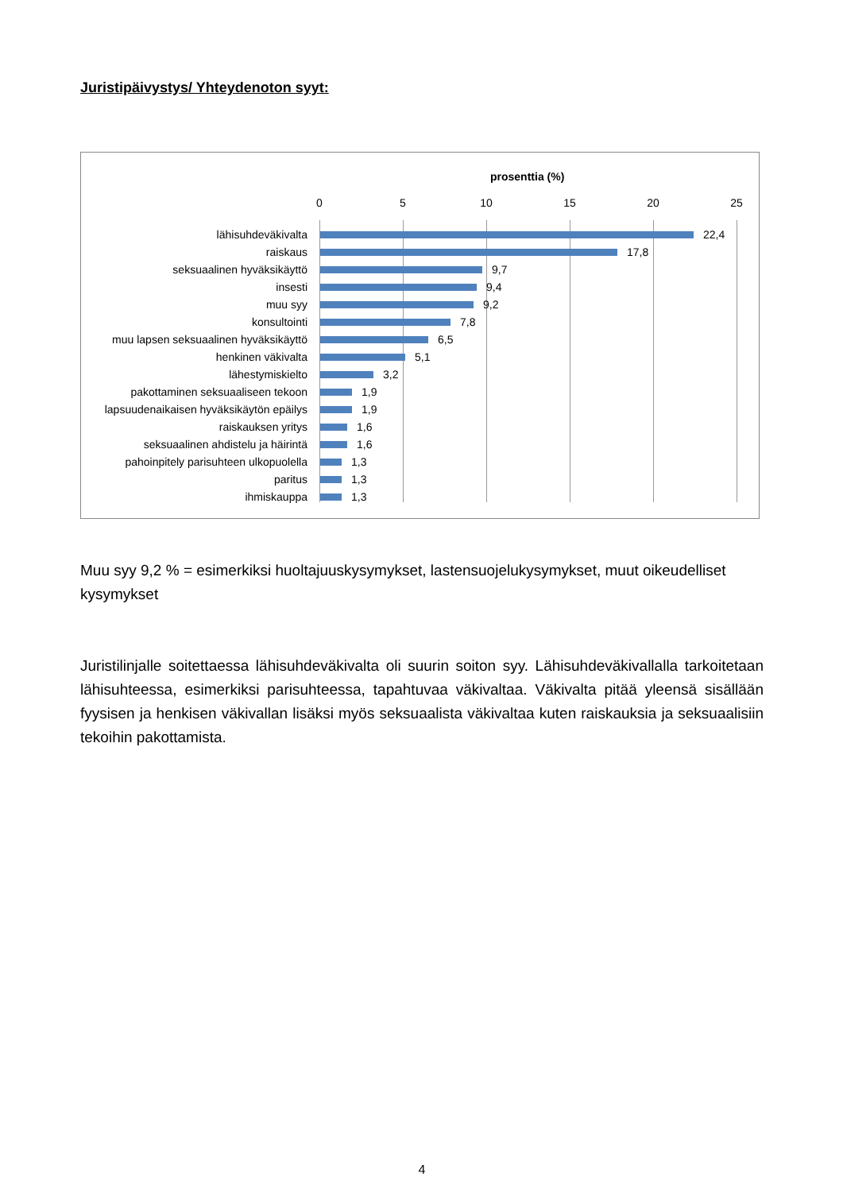Juristipäivystys/ Yhteydenoton syyt:
prosenttia (%)
0 5 10 15 20 25
lähisuhdeväkivalta 22,4
raiskaus 17,8
seksuaalinen hyväksikäyttö 9,7
insesti 9,4
muu syy 9,2
konsultointi 7,8
muu lapsen seksuaalinen hyväksikäyttö 6,5
henkinen väkivalta 5,1
lähestymiskielto 3,2
pakottaminen seksuaaliseen tekoon 1,9
lapsuudenaikaisen hyväksikäytön epäilys 1,9
raiskauksen yritys 1,6
seksuaalinen ahdistelu ja häirintä 1,6
pahoinpitely parisuhteen ulkopuolella 1,3
paritus 1,3
ihmiskauppa 1,3
Muu syy 9,2 % = esimerkiksi huoltajuuskysymykset, lastensuojelukysymykset, muut oikeudelliset kysymykset
Juristilinjalle soitettaessa lähisuhdeväkivalta oli suurin soiton syy. Lähisuhdeväkivallalla tarkoitetaan lähisuhteessa, esimerkiksi parisuhteessa, tapahtuvaa väkivaltaa. Väkivalta pitää yleensä sisällään fyysisen ja henkisen väkivallan lisäksi myös seksuaalista väkivaltaa kuten raiskauksia ja seksuaalisiin tekoihin pakottamista.
4